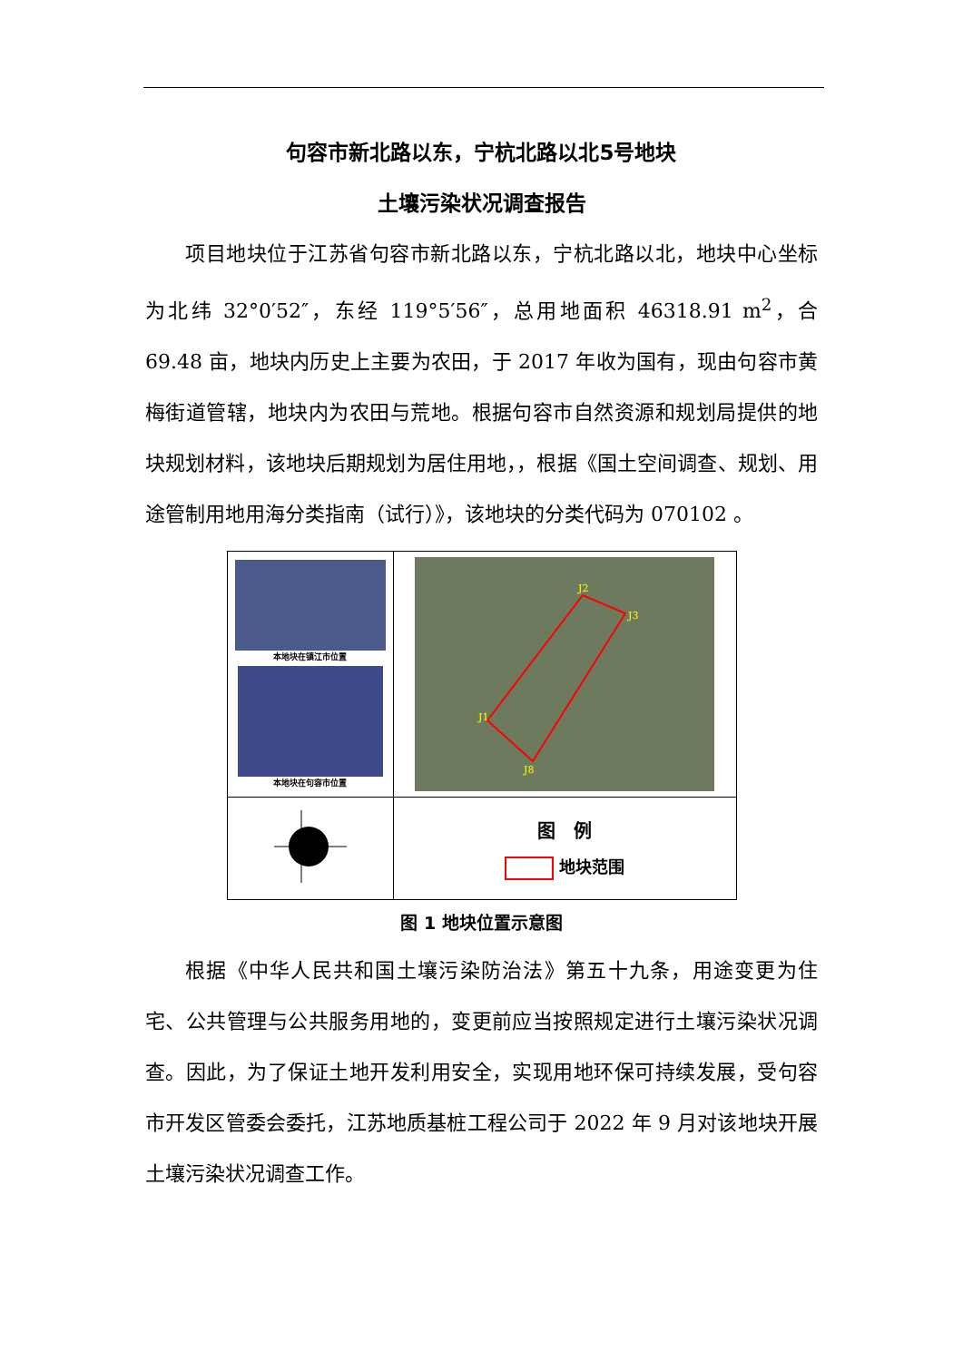句容市新北路以东，宁杭北路以北5号地块
土壤污染状况调查报告
项目地块位于江苏省句容市新北路以东，宁杭北路以北，地块中心坐标为北纬 32°0′52″，东经 119°5′56″，总用地面积 46318.91 m<sup>2</sup>，合 69.48 亩，地块内历史上主要为农田，于 2017 年收为国有，现由句容市黄梅街道管辖，地块内为农田与荒地。根据句容市自然资源和规划局提供的地块规划材料，该地块后期规划为居住用地，，根据《国土空间调查、规划、用途管制用地用海分类指南（试行）》，该地块的分类代码为 070102 。
| 本地块在镇江市位置 本地块在句容市位置 | J2 J3 J1 J8 |
| | 图 例 地块范围 |
图 1 地块位置示意图
根据《中华人民共和国土壤污染防治法》第五十九条，用途变更为住宅、公共管理与公共服务用地的，变更前应当按照规定进行土壤污染状况调查。因此，为了保证土地开发利用安全，实现用地环保可持续发展，受句容市开发区管委会委托，江苏地质基桩工程公司于 2022 年 9 月对该地块开展土壤污染状况调查工作。